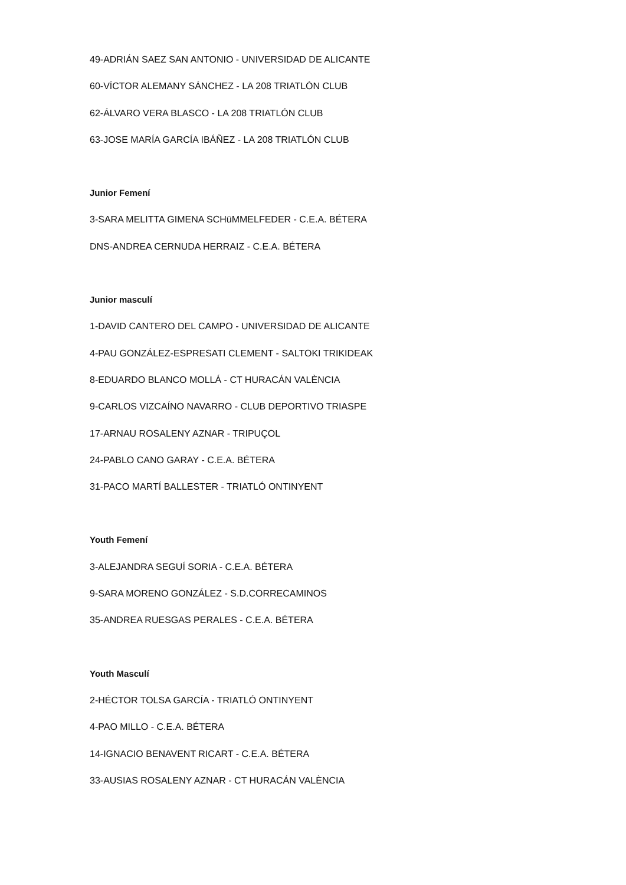49-ADRIÁN SAEZ SAN ANTONIO - UNIVERSIDAD DE ALICANTE
60-VÍCTOR ALEMANY SÁNCHEZ - LA 208 TRIATLÓN CLUB
62-ÁLVARO VERA BLASCO - LA 208 TRIATLÓN CLUB
63-JOSE MARÍA GARCÍA IBÁÑEZ - LA 208 TRIATLÓN CLUB
Junior Femení
3-SARA MELITTA GIMENA SCHüMMELFEDER - C.E.A. BÉTERA
DNS-ANDREA CERNUDA HERRAIZ - C.E.A. BÉTERA
Junior masculí
1-DAVID CANTERO DEL CAMPO - UNIVERSIDAD DE ALICANTE
4-PAU GONZÁLEZ-ESPRESATI CLEMENT - SALTOKI TRIKIDEAK
8-EDUARDO BLANCO MOLLÁ - CT HURACÁN VALÈNCIA
9-CARLOS VIZCAÍNO NAVARRO - CLUB DEPORTIVO TRIASPE
17-ARNAU ROSALENY AZNAR - TRIPUÇOL
24-PABLO CANO GARAY - C.E.A. BÉTERA
31-PACO MARTÍ BALLESTER - TRIATLÓ ONTINYENT
Youth Femení
3-ALEJANDRA SEGUÍ SORIA - C.E.A. BÉTERA
9-SARA MORENO GONZÁLEZ - S.D.CORRECAMINOS
35-ANDREA RUESGAS PERALES - C.E.A. BÉTERA
Youth Masculí
2-HÉCTOR TOLSA GARCÍA - TRIATLÓ ONTINYENT
4-PAO MILLO - C.E.A. BÉTERA
14-IGNACIO BENAVENT RICART - C.E.A. BÉTERA
33-AUSIAS ROSALENY AZNAR - CT HURACÁN VALÈNCIA